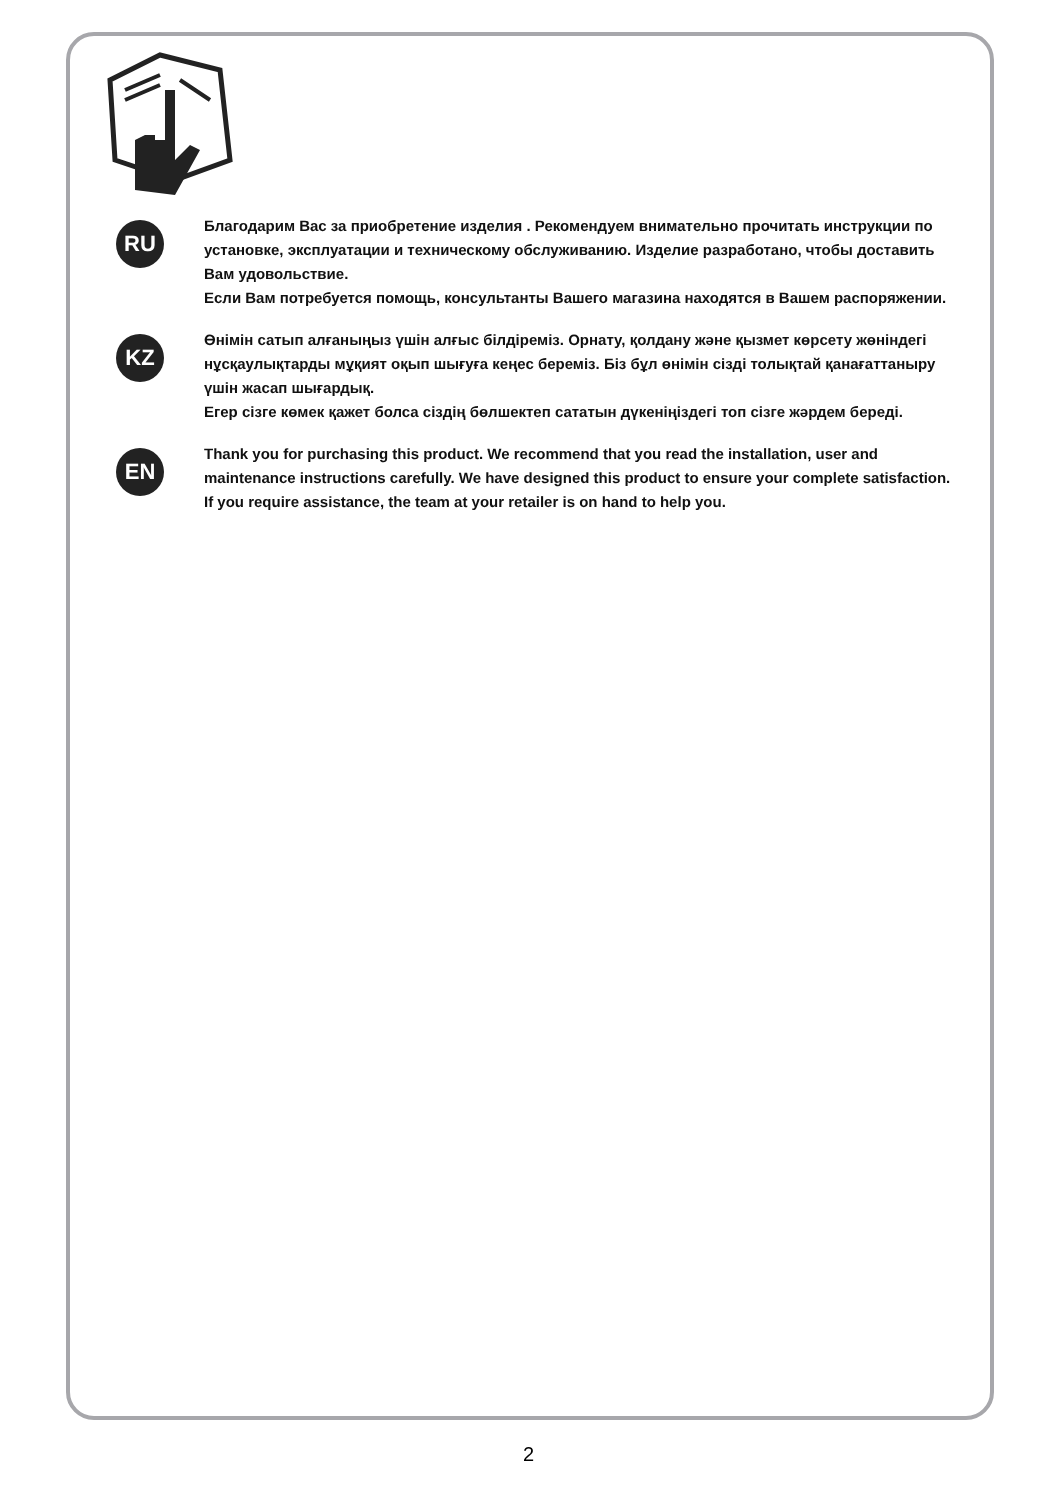RU
Благодарим Вас за приобретение изделия . Рекомендуем внимательно прочитать инструкции по установке, эксплуатации и техническому обслуживанию. Изделие разработано, чтобы доставить Вам удовольствие.
Если Вам потребуется помощь, консультанты Вашего магазина находятся в Вашем распоряжении.
KZ
Өнімін сатып алғаныңыз үшін алғыс білдіреміз. Орнату, қолдану және қызмет көрсету жөніндегі нұсқаулықтарды мұқият оқып шығуға кеңес береміз. Біз бұл өнімін сізді толықтай қанағаттаныру үшін жасап шығардық.
Егер сізге көмек қажет болса сіздің бөлшектеп сататын дүкеніңіздегі топ сізге жәрдем береді.
EN
Thank you for purchasing this product. We recommend that you read the installation, user and maintenance instructions carefully. We have designed this product to ensure your complete satisfaction.
If you require assistance, the team at your retailer is on hand to help you.
2